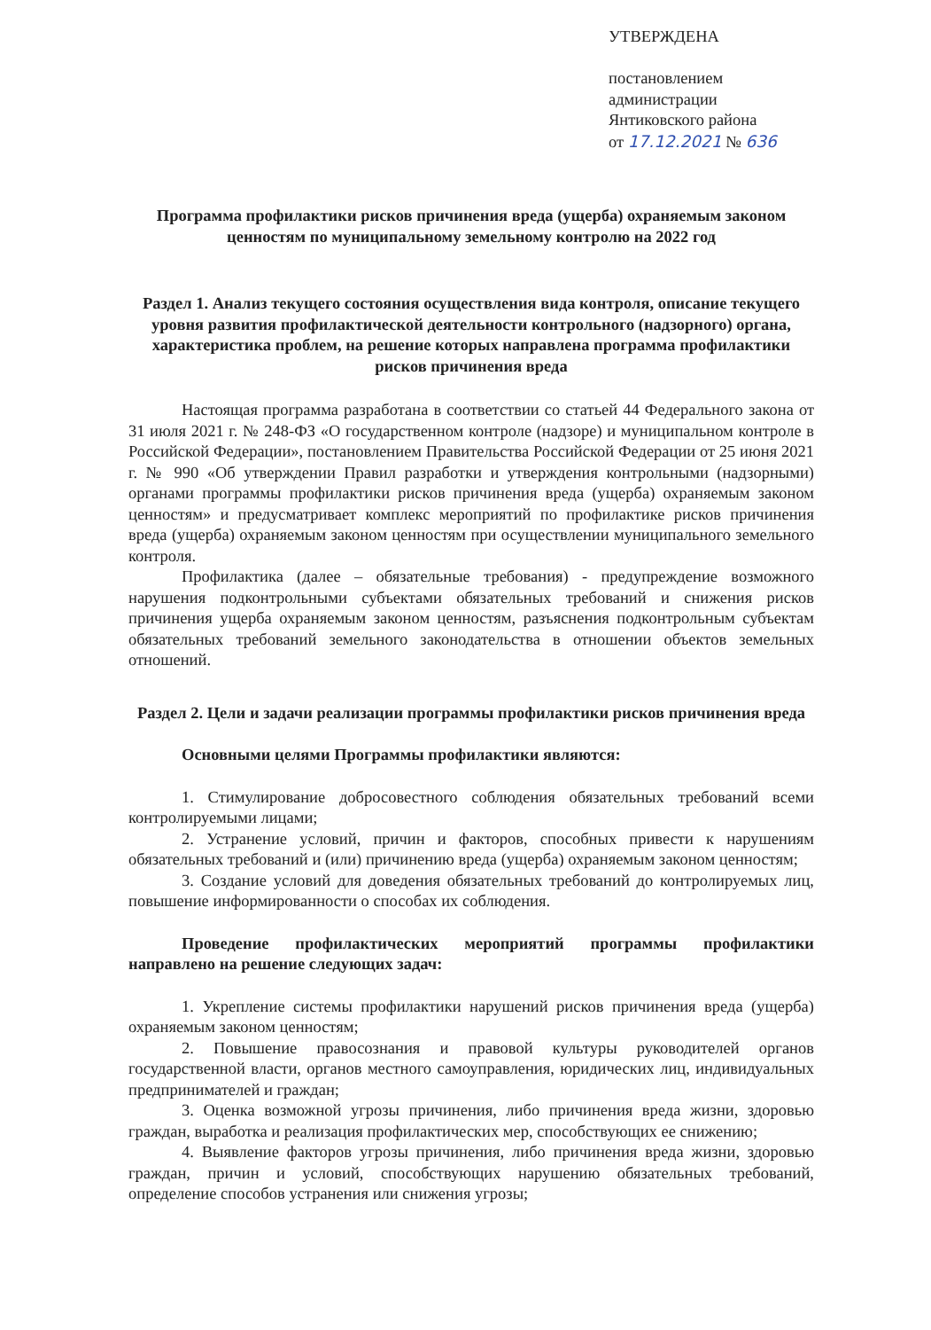УТВЕРЖДЕНА
постановлением
администрации
Янтиковского района
от 17.12.2021 № 636
Программа профилактики рисков причинения вреда (ущерба) охраняемым законом ценностям по муниципальному земельному контролю на 2022 год
Раздел 1. Анализ текущего состояния осуществления вида контроля, описание текущего уровня развития профилактической деятельности контрольного (надзорного) органа, характеристика проблем, на решение которых направлена программа профилактики рисков причинения вреда
Настоящая программа разработана в соответствии со статьей 44 Федерального закона от 31 июля 2021 г. № 248-ФЗ «О государственном контроле (надзоре) и муниципальном контроле в Российской Федерации», постановлением Правительства Российской Федерации от 25 июня 2021 г. № 990 «Об утверждении Правил разработки и утверждения контрольными (надзорными) органами программы профилактики рисков причинения вреда (ущерба) охраняемым законом ценностям» и предусматривает комплекс мероприятий по профилактике рисков причинения вреда (ущерба) охраняемым законом ценностям при осуществлении муниципального земельного контроля.
Профилактика (далее – обязательные требования) - предупреждение возможного нарушения подконтрольными субъектами обязательных требований и снижения рисков причинения ущерба охраняемым законом ценностям, разъяснения подконтрольным субъектам обязательных требований земельного законодательства в отношении объектов земельных отношений.
Раздел 2. Цели и задачи реализации программы профилактики рисков причинения вреда
Основными целями Программы профилактики являются:
1. Стимулирование добросовестного соблюдения обязательных требований всеми контролируемыми лицами;
2. Устранение условий, причин и факторов, способных привести к нарушениям обязательных требований и (или) причинению вреда (ущерба) охраняемым законом ценностям;
3. Создание условий для доведения обязательных требований до контролируемых лиц, повышение информированности о способах их соблюдения.
Проведение профилактических мероприятий программы профилактики направлено на решение следующих задач:
1. Укрепление системы профилактики нарушений рисков причинения вреда (ущерба) охраняемым законом ценностям;
2. Повышение правосознания и правовой культуры руководителей органов государственной власти, органов местного самоуправления, юридических лиц, индивидуальных предпринимателей и граждан;
3. Оценка возможной угрозы причинения, либо причинения вреда жизни, здоровью граждан, выработка и реализация профилактических мер, способствующих ее снижению;
4. Выявление факторов угрозы причинения, либо причинения вреда жизни, здоровью граждан, причин и условий, способствующих нарушению обязательных требований, определение способов устранения или снижения угрозы;